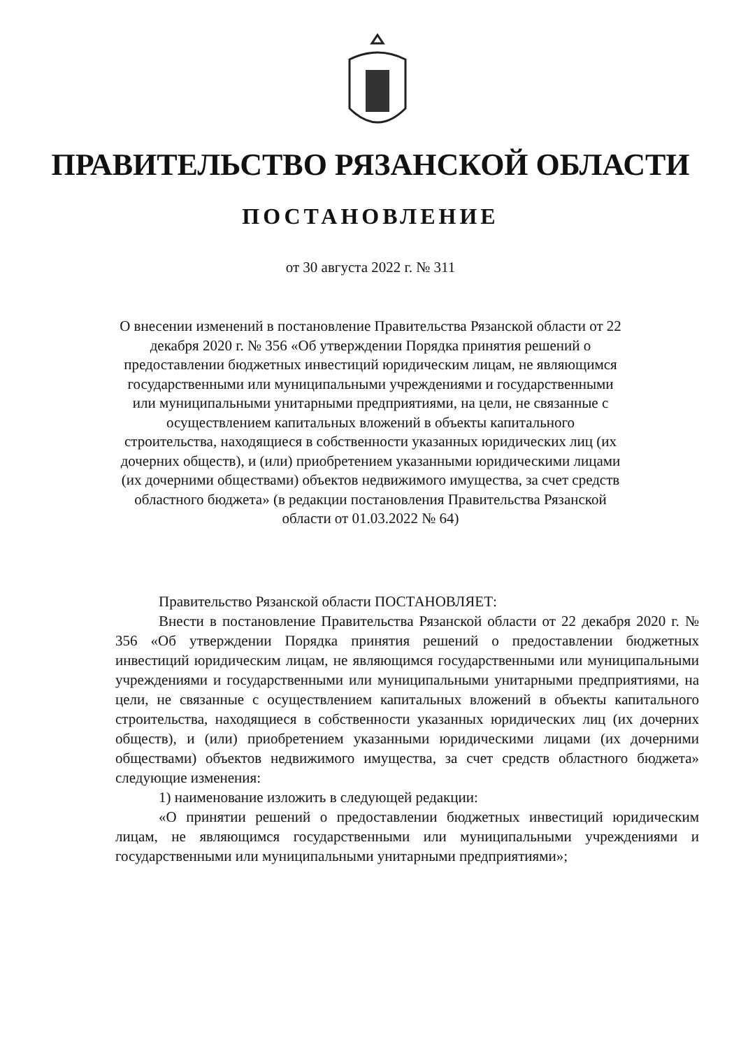ПРАВИТЕЛЬСТВО РЯЗАНСКОЙ ОБЛАСТИ
ПОСТАНОВЛЕНИЕ
от 30 августа 2022 г. № 311
О внесении изменений в постановление Правительства Рязанской области от 22 декабря 2020 г. № 356 «Об утверждении Порядка принятия решений о предоставлении бюджетных инвестиций юридическим лицам, не являющимся государственными или муниципальными учреждениями и государственными или муниципальными унитарными предприятиями, на цели, не связанные с осуществлением капитальных вложений в объекты капитального строительства, находящиеся в собственности указанных юридических лиц (их дочерних обществ), и (или) приобретением указанными юридическими лицами (их дочерними обществами) объектов недвижимого имущества, за счет средств областного бюджета» (в редакции постановления Правительства Рязанской области от 01.03.2022 № 64)
Правительство Рязанской области ПОСТАНОВЛЯЕТ:
Внести в постановление Правительства Рязанской области от 22 декабря 2020 г. № 356 «Об утверждении Порядка принятия решений о предоставлении бюджетных инвестиций юридическим лицам, не являющимся государственными или муниципальными учреждениями и государственными или муниципальными унитарными предприятиями, на цели, не связанные с осуществлением капитальных вложений в объекты капитального строительства, находящиеся в собственности указанных юридических лиц (их дочерних обществ), и (или) приобретением указанными юридическими лицами (их дочерними обществами) объектов недвижимого имущества, за счет средств областного бюджета» следующие изменения:
1) наименование изложить в следующей редакции:
«О принятии решений о предоставлении бюджетных инвестиций юридическим лицам, не являющимся государственными или муниципальными учреждениями и государственными или муниципальными унитарными предприятиями»;